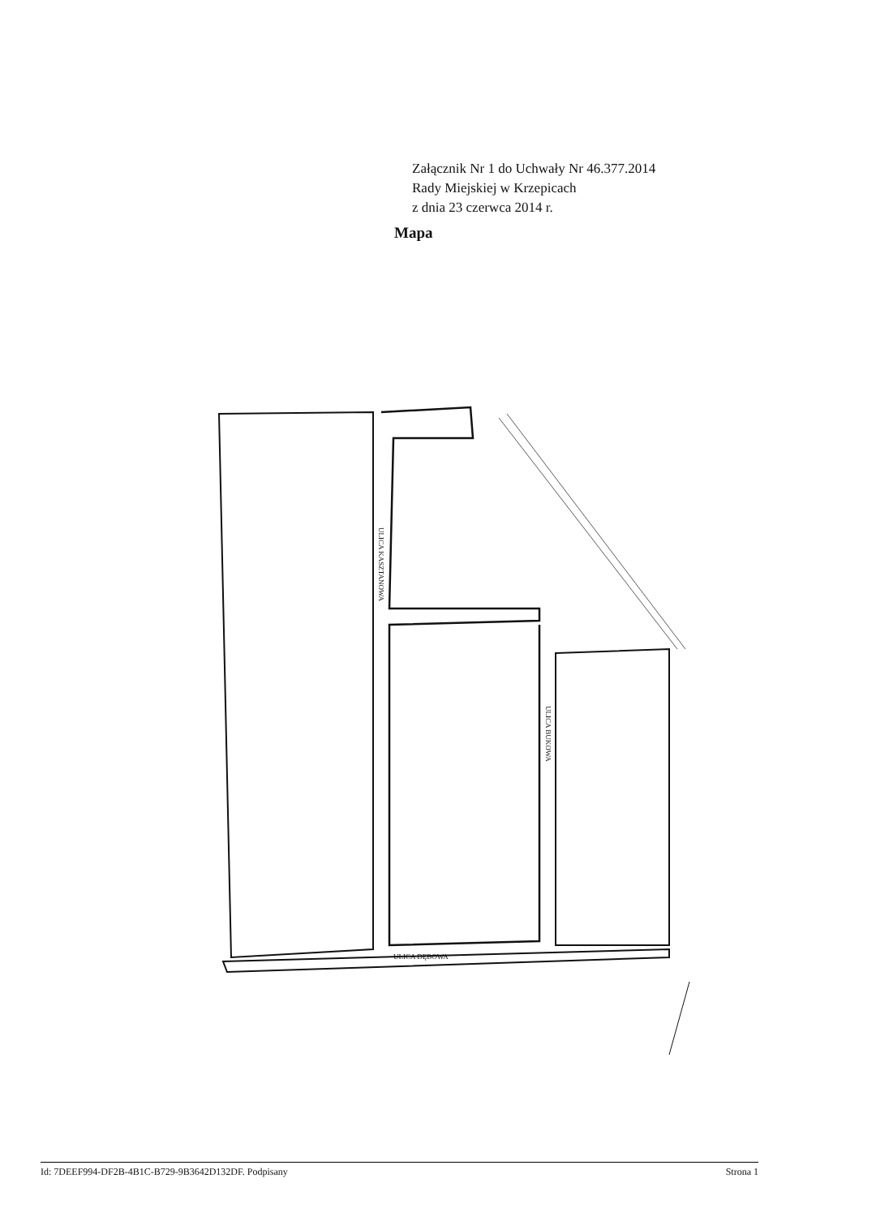Załącznik Nr 1 do Uchwały Nr 46.377.2014
Rady Miejskiej w Krzepicach
z dnia 23 czerwca 2014 r.
Mapa
ULICA KASZTANOWA
ULICA BUKOWA
ULICA DĘBOWA
Id: 7DEEF994-DF2B-4B1C-B729-9B3642D132DF. Podpisany Strona 1